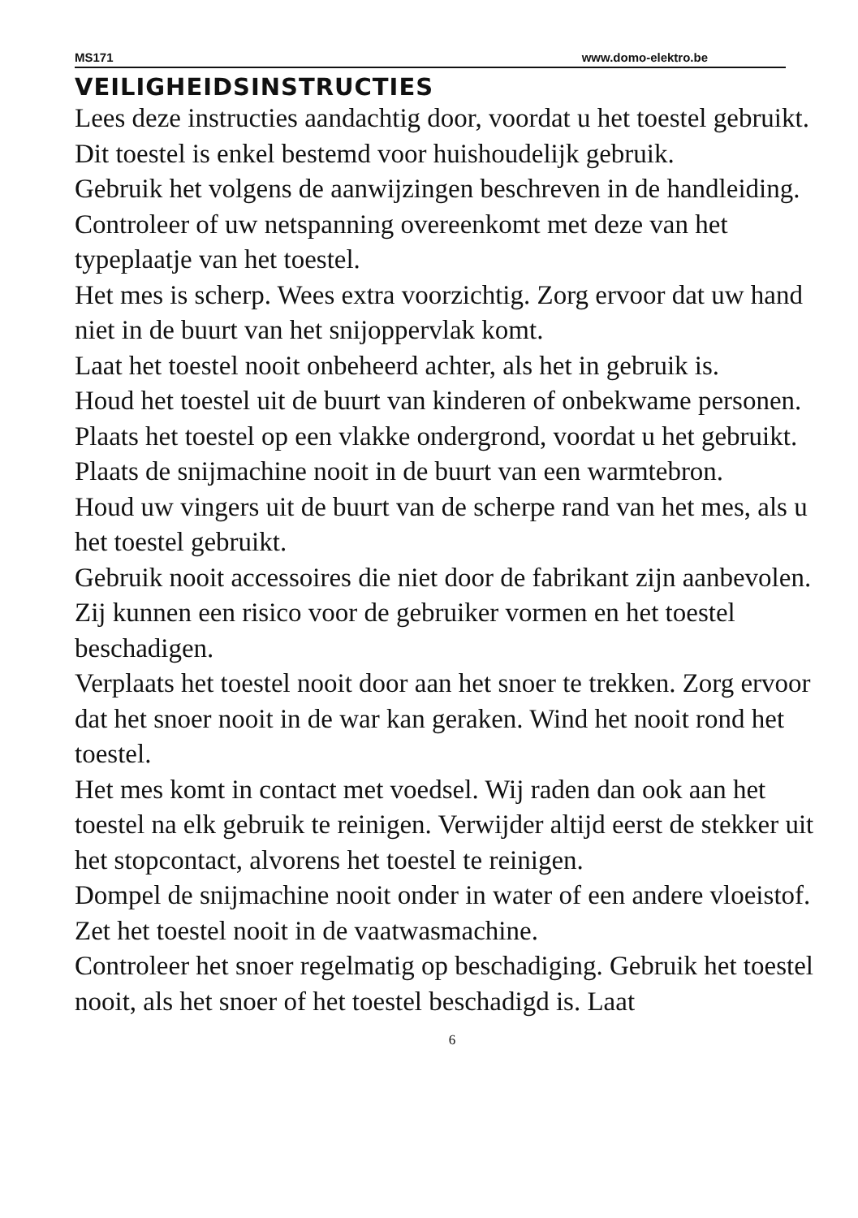MS171 www.domo-elektro.be
VEILIGHEIDSINSTRUCTIES
Lees deze instructies aandachtig door, voordat u het toestel gebruikt.
Dit toestel is enkel bestemd voor huishoudelijk gebruik.
Gebruik het volgens de aanwijzingen beschreven in de handleiding.
Controleer of uw netspanning overeenkomt met deze van het typeplaatje van het toestel.
Het mes is scherp. Wees extra voorzichtig. Zorg ervoor dat uw hand niet in de buurt van het snijoppervlak komt.
Laat het toestel nooit onbeheerd achter, als het in gebruik is.
Houd het toestel uit de buurt van kinderen of onbekwame personen.
Plaats het toestel op een vlakke ondergrond, voordat u het gebruikt.
Plaats de snijmachine nooit in de buurt van een warmtebron.
Houd uw vingers uit de buurt van de scherpe rand van het mes, als u het toestel gebruikt.
Gebruik nooit accessoires die niet door de fabrikant zijn aanbevolen. Zij kunnen een risico voor de gebruiker vormen en het toestel beschadigen.
Verplaats het toestel nooit door aan het snoer te trekken. Zorg ervoor dat het snoer nooit in de war kan geraken. Wind het nooit rond het toestel.
Het mes komt in contact met voedsel. Wij raden dan ook aan het toestel na elk gebruik te reinigen. Verwijder altijd eerst de stekker uit het stopcontact, alvorens het toestel te reinigen.
Dompel de snijmachine nooit onder in water of een andere vloeistof. Zet het toestel nooit in de vaatwasmachine.
Controleer het snoer regelmatig op beschadiging. Gebruik het toestel nooit, als het snoer of het toestel beschadigd is. Laat
6